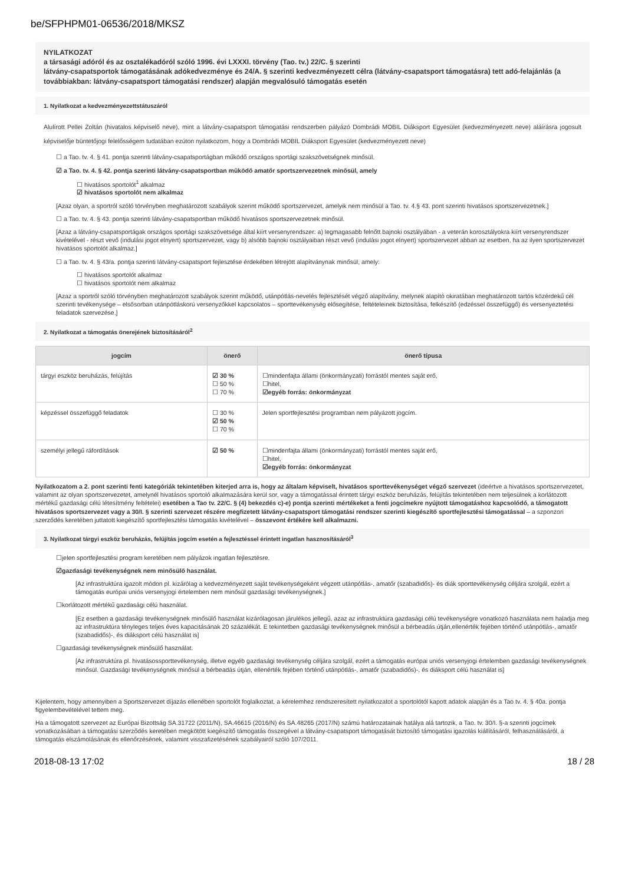be/SFPHPM01-06536/2018/MKSZ
NYILATKOZAT
a társasági adóról és az osztalékadóról szóló 1996. évi LXXXI. törvény (Tao. tv.) 22/C. § szerinti
látvány-csapatsportok támogatásának adókedvezménye és 24/A. § szerinti kedvezményezett célra (látvány-csapatsport támogatásra) tett adó-felajánlás (a továbbiakban: látvány-csapatsport támogatási rendszer) alapján megvalósuló támogatás esetén
1. Nyilatkozat a kedvezményezettstátuszáról
Alulírott Pellei Zoltán (hivatalos képviselő neve), mint a látvány-csapatsport támogatási rendszerben pályázó Dombrádi MOBIL Diáksport Egyesület (kedvezményezett neve) aláírásra jogosult képviselője büntetőjogi felelősségem tudatában ezúton nyilatkozom, hogy a Dombrádi MOBIL Diáksport Egyesület (kedvezményezett neve)
☐ a Tao. tv. 4. § 41. pontja szerinti látvány-csapatsportágban működő országos sportági szakszövetségnek minősül.
☑ a Tao. tv. 4. § 42. pontja szerinti látvány-csapatsportban működő amatőr sportszervezetnek minősül, amely
☐ hivatásos sportolót<sup>1</sup> alkalmaz
☑ hivatásos sportolót nem alkalmaz
[Azaz olyan, a sportról szóló törvényben meghatározott szabályok szerint működő sportszervezet, amelyik nem minősül a Tao. tv. 4.§ 43. pont szerinti hivatásos sportszervezetnek.]
☐ a Tao. tv. 4. § 43. pontja szerinti látvány-csapatsportban működő hivatásos sportszervezetnek minősül.
[Azaz a látvány-csapatsportágak országos sportági szakszövetsége által kiírt versenyrendszer: a) legmagasabb felnőtt bajnoki osztályában - a veterán korosztályokra kiírt versenyrendszer kivételével - részt vevő (indulási jogot elnyert) sportszervezet, vagy b) alsóbb bajnoki osztályaiban részt vevő (indulási jogot elnyert) sportszervezet abban az esetben, ha az ilyen sportszervezet hivatásos sportolót alkalmaz.]
☐ a Tao. tv. 4. § 43/a. pontja szerinti látvány-csapatsport fejlesztése érdekében létrejött alapítványnak minősül, amely:
☐ hivatásos sportolót alkalmaz
☐ hivatásos sportolót nem alkalmaz
[Azaz a sportról szóló törvényben meghatározott szabályok szerint működő, utánpótlás-nevelés fejlesztését végző alapítvány, melynek alapító okiratában meghatározott tartós közérdekű cél szerinti tevékenysége – elsősorban utánpótláskorú versenyzőkkel kapcsolatos – sporttevékenység elősegítése, feltételeinek biztosítása, felkészítő (edzéssel összefüggő) és versenyeztetési feladatok szervezése.]
2. Nyilatkozat a támogatás önerejének biztosításáról<sup>2</sup>
| jogcím | önerő | önerő típusa |
| --- | --- | --- |
| tárgyi eszköz beruházás, felújítás | ☑ 30 % ☐ 50 % ☐ 70 % | ☐mindenfajta állami (önkormányzati) forrástól mentes saját erő, ☐hitel, ☑egyéb forrás: önkormányzat |
| képzéssel összefüggő feladatok | ☐ 30 % ☑ 50 % ☐ 70 % | Jelen sportfejlesztési programban nem pályázott jogcím. |
| személyi jellegű ráfordítások | ☑ 50 % | ☐mindenfajta állami (önkormányzati) forrástól mentes saját erő, ☐hitel, ☑egyéb forrás: önkormányzat |
Nyilatkozatom a 2. pont szerinti fenti kategóriák tekintetében kiterjed arra is, hogy az általam képviselt, hivatásos sporttevékenységet végző szervezet (ideértve a hivatásos sportszervezetet, valamint az olyan sportszervezetet, amelynél hivatásos sportoló alkalmazására kerül sor, vagy a támogatással érintett tárgyi eszköz beruházás, felújítás tekintetében nem teljesülnek a korlátozott mértékű gazdasági célú létesítmény feltételei) esetében a Tao tv. 22/C. § (4) bekezdés c)-e) pontja szerinti mértékeket a fenti jogcímekre nyújtott támogatáshoz kapcsolódó, a támogatott hivatásos sportszervezet vagy a 30/I. § szerinti szervezet részére megfizetett látvány-csapatsport támogatási rendszer szerinti kiegészítő sportfejlesztési támogatással – a szponzori szerződés keretében juttatott kiegészítő sportfejlesztési támogatás kivételével – összevont értékére kell alkalmazni.
3. Nyilatkozat tárgyi eszköz beruházás, felújítás jogcím esetén a fejlesztéssel érintett ingatlan hasznosításáról<sup>3</sup>
☐jelen sportfejlesztési program keretében nem pályázok ingatlan fejlesztésre.
☑gazdasági tevékenységnek nem minősülő használat.
[Az infrastruktúra igazolt módon pl. kizárólag a kedvezményezett saját tevékenységeként végzett utánpótlás-, amatőr (szabadidős)- és diák sporttevékenység céljára szolgál, ezért a támogatás európai uniós versenyjogi értelemben nem minősül gazdasági tevékenységnek.]
☐korlátozott mértékű gazdasági célú használat.
[Ez esetben a gazdasági tevékenységnek minősülő használat kizárólagosan járulékos jellegű, azaz az infrastruktúra gazdasági célú tevékenységre vonatkozó használata nem haladja meg az infrastruktúra tényleges teljes éves kapacitásának 20 százalékát. E tekintetben gazdasági tevékenységnek minősül a bérbeadás útján,ellenérték fejében történő utánpótlás-, amatőr (szabadidős)-, és diáksport célú használat is]
☐gazdasági tevékenységnek minősülő használat.
[Az infrastruktúra pl. hivatásossporttevékenység, illetve egyéb gazdasági tevékenység céljára szolgál, ezért a támogatás európai uniós versenyjogi értelemben gazdasági tevékenységnek minősül. Gazdasági tevékenységnek minősül a bérbeadás útján, ellenérték fejében történő utánpótlás-, amatőr (szabadidős)-, és diáksport célú használat is]
Kijelentem, hogy amennyiben a Sportszervezet díjazás ellenében sportolót foglalkoztat, a kérelemhez rendszeresített nyilatkozatot a sportolótól kapott adatok alapján és a Tao tv. 4. § 40a. pontja figyelembevételével tettem meg.
Ha a támogatott szervezet az Európai Bizottság SA.31722 (2011/N), SA.46615 (2016/N) és SA.48265 (2017/N) számú határozatainak hatálya alá tartozik, a Tao. tv. 30/I. §-a szerinti jogcímek vonatkozásában a támogatási szerződés keretében megkötött kiegészítő támogatás összegével a látvány-csapatsport támogatását biztosító támogatási igazolás kiállításáról, felhasználásáról, a támogatás elszámolásának és ellenőrzésének, valamint visszafizetésének szabályairól szóló 107/2011.
2018-08-13 17:02 18 / 28